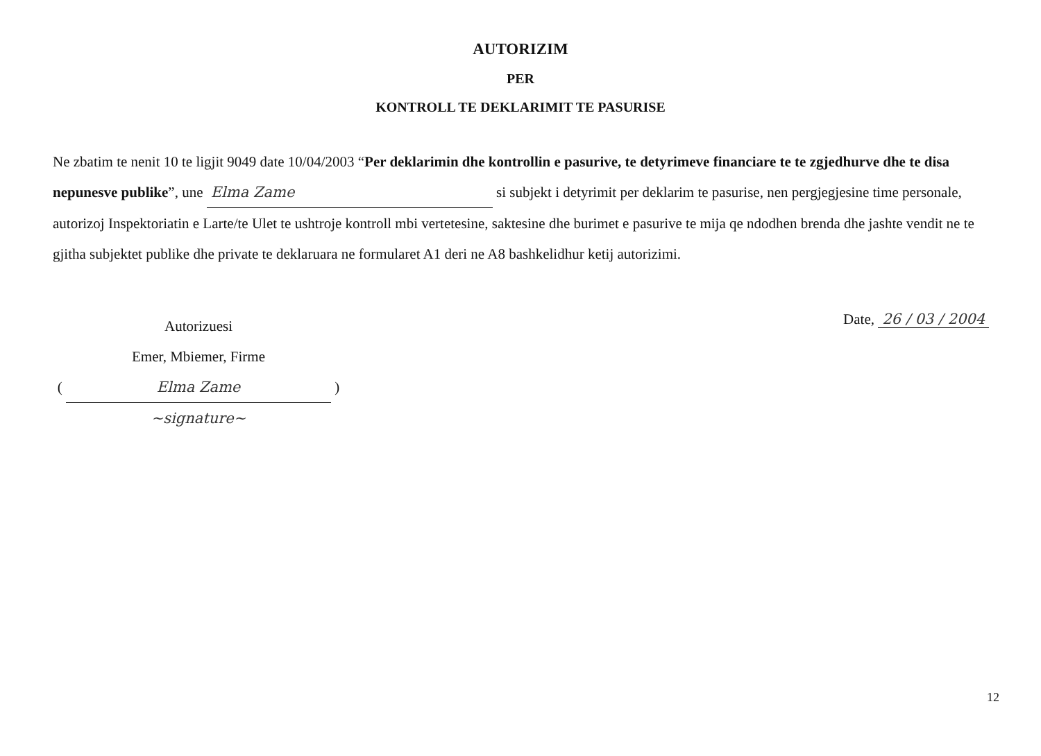AUTORIZIM
PER
KONTROLL TE DEKLARIMIT TE PASURISE
Ne zbatim te nenit 10 te ligjit 9049 date 10/04/2003 “Per deklarimin dhe kontrollin e pasurive, te detyrimeve financiare te te zgjedhurve dhe te disa nepunesve publike”, une Elma Zame si subjekt i detyrimit per deklarim te pasurise, nen pergjegjesine time personale, autorizoj Inspektoriatin e Larte/te Ulet te ushtroje kontroll mbi vertetesine, saktesine dhe burimet e pasurive te mija qe ndodhen brenda dhe jashte vendit ne te gjitha subjektet publike dhe private te deklaruara ne formularet A1 deri ne A8 bashkelidhur ketij autorizimi.
Autorizuesi
Emer, Mbiemer, Firme
( Elma Zame )
~signature~
Date, 26 / 03 / 2004
12